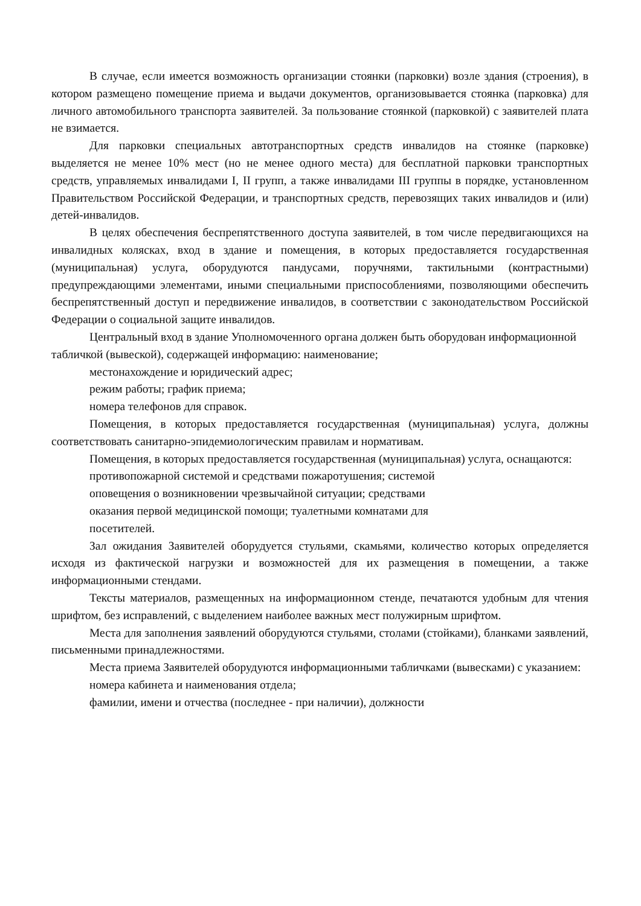В случае, если имеется возможность организации стоянки (парковки) возле здания (строения), в котором размещено помещение приема и выдачи документов, организовывается стоянка (парковка) для личного автомобильного транспорта заявителей. За пользование стоянкой (парковкой) с заявителей плата не взимается.
Для парковки специальных автотранспортных средств инвалидов на стоянке (парковке) выделяется не менее 10% мест (но не менее одного места) для бесплатной парковки транспортных средств, управляемых инвалидами I, II групп, а также инвалидами III группы в порядке, установленном Правительством Российской Федерации, и транспортных средств, перевозящих таких инвалидов и (или) детей-инвалидов.
В целях обеспечения беспрепятственного доступа заявителей, в том числе передвигающихся на инвалидных колясках, вход в здание и помещения, в которых предоставляется государственная (муниципальная) услуга, оборудуются пандусами, поручнями, тактильными (контрастными) предупреждающими элементами, иными специальными приспособлениями, позволяющими обеспечить беспрепятственный доступ и передвижение инвалидов, в соответствии с законодательством Российской Федерации о социальной защите инвалидов.
Центральный вход в здание Уполномоченного органа должен быть оборудован информационной табличкой (вывеской), содержащей информацию: наименование;
местонахождение и юридический адрес;
режим работы; график приема;
номера телефонов для справок.
Помещения, в которых предоставляется государственная (муниципальная) услуга, должны соответствовать санитарно-эпидемиологическим правилам и нормативам.
Помещения, в которых предоставляется государственная (муниципальная) услуга, оснащаются:
противопожарной системой и средствами пожаротушения; системой
оповещения о возникновении чрезвычайной ситуации; средствами
оказания первой медицинской помощи; туалетными комнатами для
посетителей.
Зал ожидания Заявителей оборудуется стульями, скамьями, количество которых определяется исходя из фактической нагрузки и возможностей для их размещения в помещении, а также информационными стендами.
Тексты материалов, размещенных на информационном стенде, печатаются удобным для чтения шрифтом, без исправлений, с выделением наиболее важных мест полужирным шрифтом.
Места для заполнения заявлений оборудуются стульями, столами (стойками), бланками заявлений, письменными принадлежностями.
Места приема Заявителей оборудуются информационными табличками (вывесками) с указанием:
номера кабинета и наименования отдела;
фамилии, имени и отчества (последнее - при наличии), должности